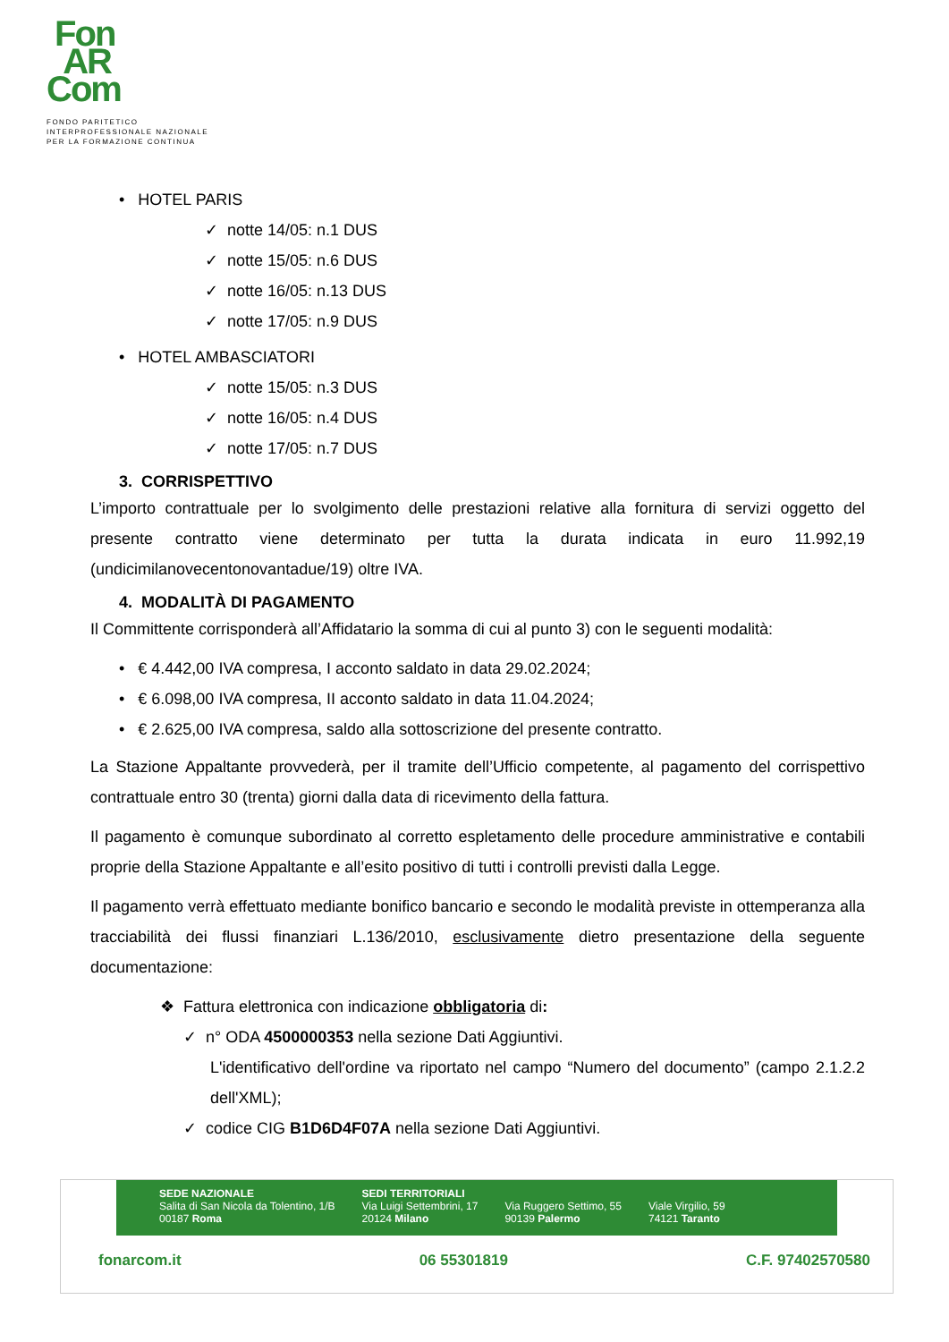Fon
AR
Com
FONDO PARITETICO
INTERPROFESSIONALE NAZIONALE
PER LA FORMAZIONE CONTINUA
• HOTEL PARIS
✓ notte 14/05: n.1 DUS
✓ notte 15/05: n.6 DUS
✓ notte 16/05: n.13 DUS
✓ notte 17/05: n.9 DUS
• HOTEL AMBASCIATORI
✓ notte 15/05: n.3 DUS
✓ notte 16/05: n.4 DUS
✓ notte 17/05: n.7 DUS
3. CORRISPETTIVO
L’importo contrattuale per lo svolgimento delle prestazioni relative alla fornitura di servizi oggetto del presente contratto viene determinato per tutta la durata indicata in euro 11.992,19 (undicimilanovecentonovantadue/19) oltre IVA.
4. MODALITÀ DI PAGAMENTO
Il Committente corrisponderà all’Affidatario la somma di cui al punto 3) con le seguenti modalità:
• € 4.442,00 IVA compresa, I acconto saldato in data 29.02.2024;
• € 6.098,00 IVA compresa, II acconto saldato in data 11.04.2024;
• € 2.625,00 IVA compresa, saldo alla sottoscrizione del presente contratto.
La Stazione Appaltante provvederà, per il tramite dell’Ufficio competente, al pagamento del corrispettivo contrattuale entro 30 (trenta) giorni dalla data di ricevimento della fattura.
Il pagamento è comunque subordinato al corretto espletamento delle procedure amministrative e contabili proprie della Stazione Appaltante e all’esito positivo di tutti i controlli previsti dalla Legge.
Il pagamento verrà effettuato mediante bonifico bancario e secondo le modalità previste in ottemperanza alla tracciabilità dei flussi finanziari L.136/2010, esclusivamente dietro presentazione della seguente documentazione:
❖ Fattura elettronica con indicazione obbligatoria di:
✓ n° ODA 4500000353 nella sezione Dati Aggiuntivi.
L'identificativo dell'ordine va riportato nel campo “Numero del documento” (campo 2.1.2.2 dell'XML);
✓ codice CIG B1D6D4F07A nella sezione Dati Aggiuntivi.
SEDE NAZIONALE
Salita di San Nicola da Tolentino, 1/B
00187 Roma
SEDI TERRITORIALI
Via Luigi Settembrini, 17
20124 Milano
Via Ruggero Settimo, 55
90139 Palermo
Viale Virgilio, 59
74121 Taranto
fonarcom.it 06 55301819 C.F. 97402570580